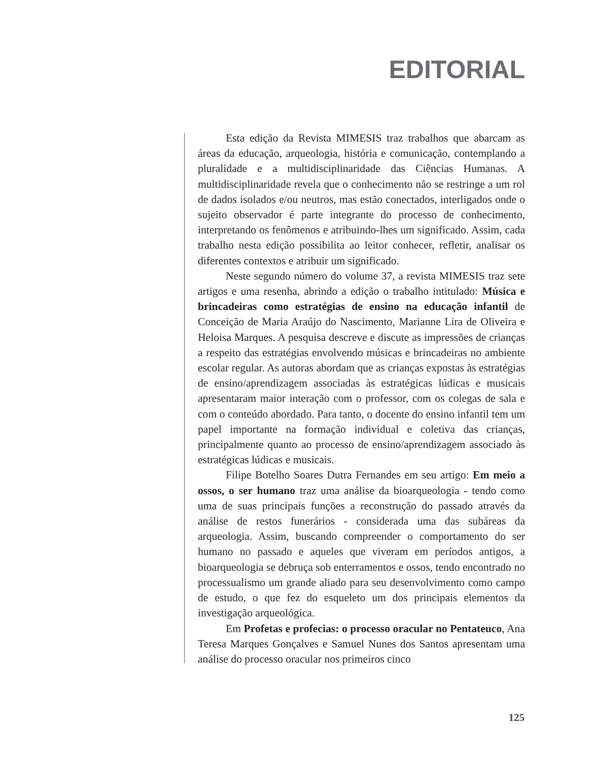EDITORIAL
Esta edição da Revista MIMESIS traz trabalhos que abarcam as áreas da educação, arqueologia, história e comunicação, contemplando a pluralidade e a multidisciplinaridade das Ciências Humanas. A multidisciplinaridade revela que o conhecimento não se restringe a um rol de dados isolados e/ou neutros, mas estão conectados, interligados onde o sujeito observador é parte integrante do processo de conhecimento, interpretando os fenômenos e atribuindo-lhes um significado. Assim, cada trabalho nesta edição possibilita ao leitor conhecer, refletir, analisar os diferentes contextos e atribuir um significado.
Neste segundo número do volume 37, a revista MIMESIS traz sete artigos e uma resenha, abrindo a edição o trabalho intitulado: Música e brincadeiras como estratégias de ensino na educação infantil de Conceição de Maria Araújo do Nascimento, Marianne Lira de Oliveira e Heloisa Marques. A pesquisa descreve e discute as impressões de crianças a respeito das estratégias envolvendo músicas e brincadeiras no ambiente escolar regular. As autoras abordam que as crianças expostas às estratégias de ensino/aprendizagem associadas às estratégicas lúdicas e musicais apresentaram maior interação com o professor, com os colegas de sala e com o conteúdo abordado. Para tanto, o docente do ensino infantil tem um papel importante na formação individual e coletiva das crianças, principalmente quanto ao processo de ensino/aprendizagem associado às estratégicas lúdicas e musicais.
Filipe Botelho Soares Dutra Fernandes em seu artigo: Em meio a ossos, o ser humano traz uma análise da bioarqueologia - tendo como uma de suas principais funções a reconstrução do passado através da análise de restos funerários - considerada uma das subáreas da arqueologia. Assim, buscando compreender o comportamento do ser humano no passado e aqueles que viveram em períodos antigos, a bioarqueologia se debruça sob enterramentos e ossos, tendo encontrado no processualismo um grande aliado para seu desenvolvimento como campo de estudo, o que fez do esqueleto um dos principais elementos da investigação arqueológica.
Em Profetas e profecias: o processo oracular no Pentateuco, Ana Teresa Marques Gonçalves e Samuel Nunes dos Santos apresentam uma análise do processo oracular nos primeiros cinco
125